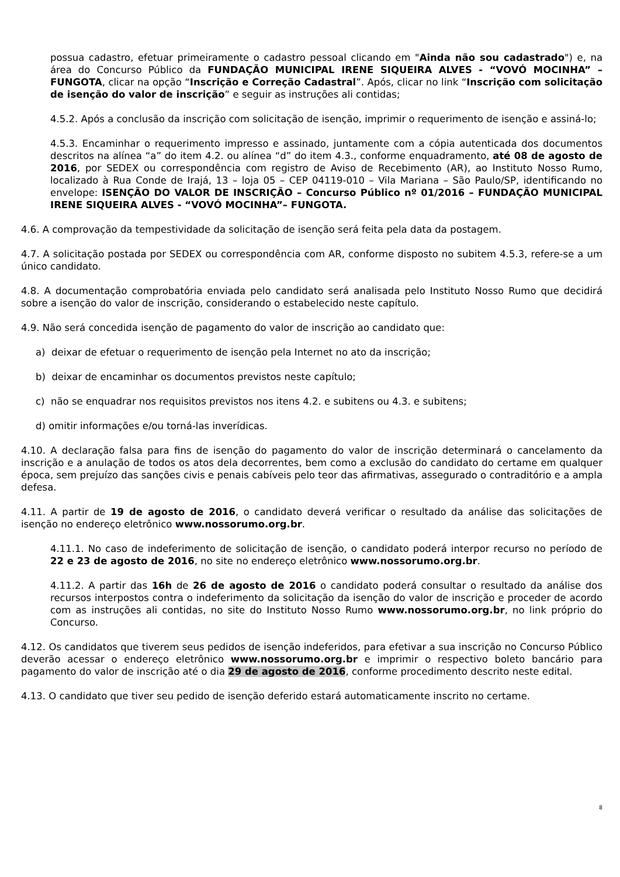possua cadastro, efetuar primeiramente o cadastro pessoal clicando em "Ainda não sou cadastrado") e, na área do Concurso Público da FUNDAÇÃO MUNICIPAL IRENE SIQUEIRA ALVES - “VOVÓ MOCINHA” – FUNGOTA, clicar na opção “Inscrição e Correção Cadastral”. Após, clicar no link “Inscrição com solicitação de isenção do valor de inscrição” e seguir as instruções ali contidas;
4.5.2. Após a conclusão da inscrição com solicitação de isenção, imprimir o requerimento de isenção e assiná-lo;
4.5.3. Encaminhar o requerimento impresso e assinado, juntamente com a cópia autenticada dos documentos descritos na alínea “a” do item 4.2. ou alínea “d” do item 4.3., conforme enquadramento, até 08 de agosto de 2016, por SEDEX ou correspondência com registro de Aviso de Recebimento (AR), ao Instituto Nosso Rumo, localizado à Rua Conde de Irajá, 13 – loja 05 – CEP 04119-010 – Vila Mariana – São Paulo/SP, identificando no envelope: ISENÇÃO DO VALOR DE INSCRIÇÃO – Concurso Público nº 01/2016 – FUNDAÇÃO MUNICIPAL IRENE SIQUEIRA ALVES - “VOVÓ MOCINHA”– FUNGOTA.
4.6. A comprovação da tempestividade da solicitação de isenção será feita pela data da postagem.
4.7. A solicitação postada por SEDEX ou correspondência com AR, conforme disposto no subitem 4.5.3, refere-se a um único candidato.
4.8. A documentação comprobatória enviada pelo candidato será analisada pelo Instituto Nosso Rumo que decidirá sobre a isenção do valor de inscrição, considerando o estabelecido neste capítulo.
4.9. Não será concedida isenção de pagamento do valor de inscrição ao candidato que:
a) deixar de efetuar o requerimento de isenção pela Internet no ato da inscrição;
b) deixar de encaminhar os documentos previstos neste capítulo;
c) não se enquadrar nos requisitos previstos nos itens 4.2. e subitens ou 4.3. e subitens;
d) omitir informações e/ou torná-las inverídicas.
4.10. A declaração falsa para fins de isenção do pagamento do valor de inscrição determinará o cancelamento da inscrição e a anulação de todos os atos dela decorrentes, bem como a exclusão do candidato do certame em qualquer época, sem prejuízo das sanções civis e penais cabíveis pelo teor das afirmativas, assegurado o contraditório e a ampla defesa.
4.11. A partir de 19 de agosto de 2016, o candidato deverá verificar o resultado da análise das solicitações de isenção no endereço eletrônico www.nossorumo.org.br.
4.11.1. No caso de indeferimento de solicitação de isenção, o candidato poderá interpor recurso no período de 22 e 23 de agosto de 2016, no site no endereço eletrônico www.nossorumo.org.br.
4.11.2. A partir das 16h de 26 de agosto de 2016 o candidato poderá consultar o resultado da análise dos recursos interpostos contra o indeferimento da solicitação da isenção do valor de inscrição e proceder de acordo com as instruções ali contidas, no site do Instituto Nosso Rumo www.nossorumo.org.br, no link próprio do Concurso.
4.12. Os candidatos que tiverem seus pedidos de isenção indeferidos, para efetivar a sua inscrição no Concurso Público deverão acessar o endereço eletrônico www.nossorumo.org.br e imprimir o respectivo boleto bancário para pagamento do valor de inscrição até o dia 29 de agosto de 2016, conforme procedimento descrito neste edital.
4.13. O candidato que tiver seu pedido de isenção deferido estará automaticamente inscrito no certame.
8